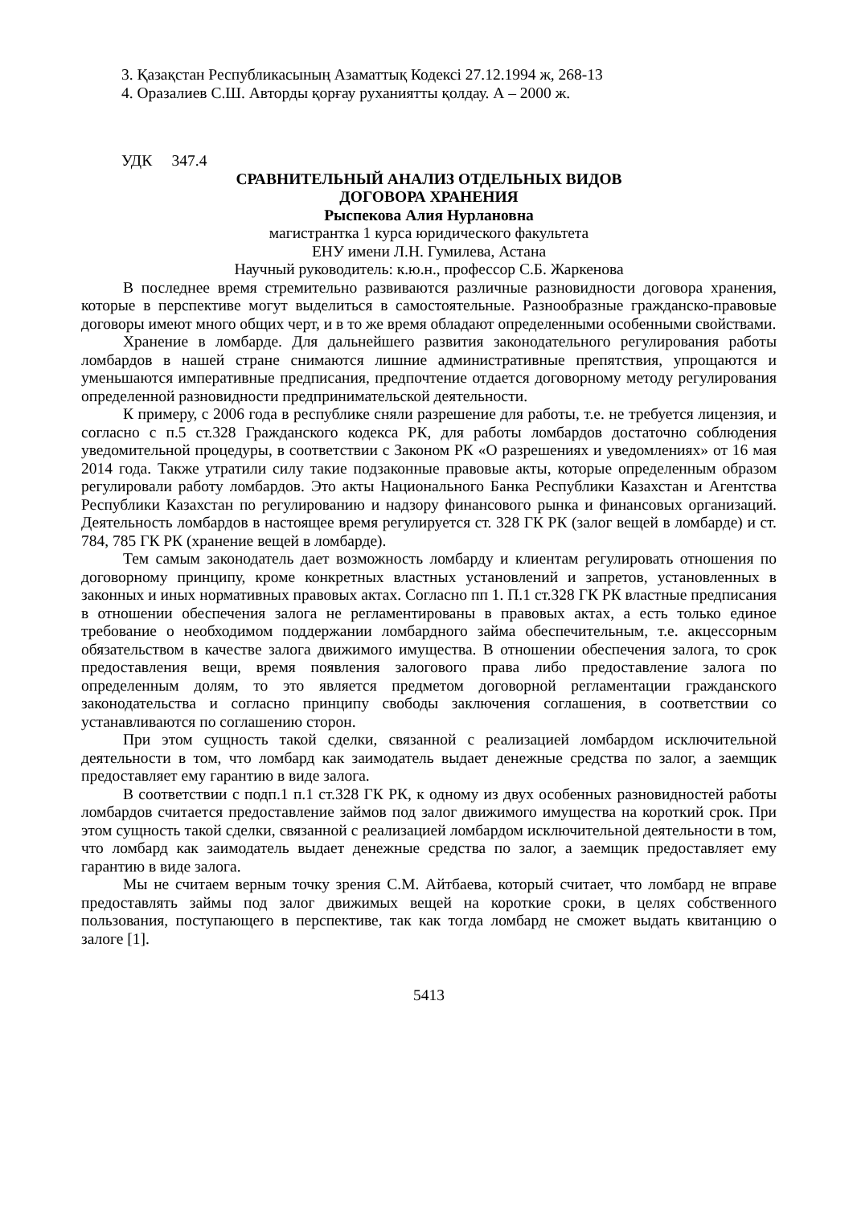3. Қазақстан Республикасының Азаматтық Кодексі 27.12.1994 ж, 268-13
4. Оразалиев С.Ш. Авторды қорғау руханиятты қолдау. А – 2000 ж.
УДК 347.4
СРАВНИТЕЛЬНЫЙ АНАЛИЗ ОТДЕЛЬНЫХ ВИДОВ
ДОГОВОРА ХРАНЕНИЯ
Рыспекова Алия Нурлановна
магистрантка 1 курса юридического факультета
ЕНУ имени Л.Н. Гумилева, Астана
Научный руководитель: к.ю.н., профессор С.Б. Жаркенова
В последнее время стремительно развиваются различные разновидности договора хранения, которые в перспективе могут выделиться в самостоятельные. Разнообразные гражданско-правовые договоры имеют много общих черт, и в то же время обладают определенными особенными свойствами.
Хранение в ломбарде. Для дальнейшего развития законодательного регулирования работы ломбардов в нашей стране снимаются лишние административные препятствия, упрощаются и уменьшаются императивные предписания, предпочтение отдается договорному методу регулирования определенной разновидности предпринимательской деятельности.
К примеру, с 2006 года в республике сняли разрешение для работы, т.е. не требуется лицензия, и согласно с п.5 ст.328 Гражданского кодекса РК, для работы ломбардов достаточно соблюдения уведомительной процедуры, в соответствии с Законом РК «О разрешениях и уведомлениях» от 16 мая 2014 года. Также утратили силу такие подзаконные правовые акты, которые определенным образом регулировали работу ломбардов. Это акты Национального Банка Республики Казахстан и Агентства Республики Казахстан по регулированию и надзору финансового рынка и финансовых организаций. Деятельность ломбардов в настоящее время регулируется ст. 328 ГК РК (залог вещей в ломбарде) и ст. 784, 785 ГК РК (хранение вещей в ломбарде).
Тем самым законодатель дает возможность ломбарду и клиентам регулировать отношения по договорному принципу, кроме конкретных властных установлений и запретов, установленных в законных и иных нормативных правовых актах. Согласно пп 1. П.1 ст.328 ГК РК властные предписания в отношении обеспечения залога не регламентированы в правовых актах, а есть только единое требование о необходимом поддержании ломбардного займа обеспечительным, т.е. акцессорным обязательством в качестве залога движимого имущества. В отношении обеспечения залога, то срок предоставления вещи, время появления залогового права либо предоставление залога по определенным долям, то это является предметом договорной регламентации гражданского законодательства и согласно принципу свободы заключения соглашения, в соответствии со устанавливаются по соглашению сторон.
При этом сущность такой сделки, связанной с реализацией ломбардом исключительной деятельности в том, что ломбард как заимодатель выдает денежные средства по залог, а заемщик предоставляет ему гарантию в виде залога.
В соответствии с подп.1 п.1 ст.328 ГК РК, к одному из двух особенных разновидностей работы ломбардов считается предоставление займов под залог движимого имущества на короткий срок. При этом сущность такой сделки, связанной с реализацией ломбардом исключительной деятельности в том, что ломбард как заимодатель выдает денежные средства по залог, а заемщик предоставляет ему гарантию в виде залога.
Мы не считаем верным точку зрения С.М. Айтбаева, который считает, что ломбард не вправе предоставлять займы под залог движимых вещей на короткие сроки, в целях собственного пользования, поступающего в перспективе, так как тогда ломбард не сможет выдать квитанцию о залоге [1].
5413